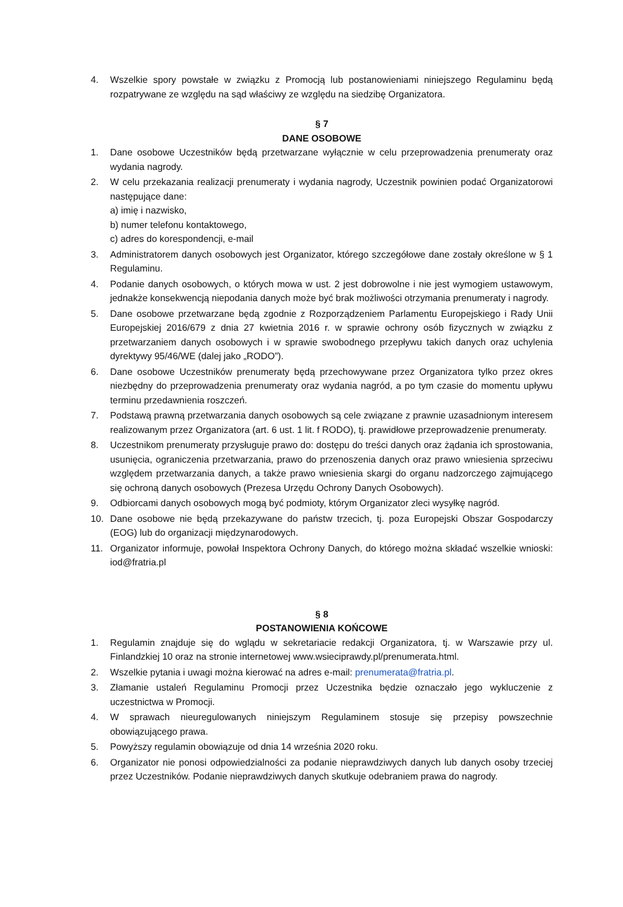4. Wszelkie spory powstałe w związku z Promocją lub postanowieniami niniejszego Regulaminu będą rozpatrywane ze względu na sąd właściwy ze względu na siedzibę Organizatora.
§ 7
DANE OSOBOWE
1. Dane osobowe Uczestników będą przetwarzane wyłącznie w celu przeprowadzenia prenumeraty oraz wydania nagrody.
2. W celu przekazania realizacji prenumeraty i wydania nagrody, Uczestnik powinien podać Organizatorowi następujące dane:
a) imię i nazwisko,
b) numer telefonu kontaktowego,
c) adres do korespondencji, e-mail
3. Administratorem danych osobowych jest Organizator, którego szczegółowe dane zostały określone w § 1 Regulaminu.
4. Podanie danych osobowych, o których mowa w ust. 2 jest dobrowolne i nie jest wymogiem ustawowym, jednakże konsekwencją niepodania danych może być brak możliwości otrzymania prenumeraty i nagrody.
5. Dane osobowe przetwarzane będą zgodnie z Rozporządzeniem Parlamentu Europejskiego i Rady Unii Europejskiej 2016/679 z dnia 27 kwietnia 2016 r. w sprawie ochrony osób fizycznych w związku z przetwarzaniem danych osobowych i w sprawie swobodnego przepływu takich danych oraz uchylenia dyrektywy 95/46/WE (dalej jako „RODO”).
6. Dane osobowe Uczestników prenumeraty będą przechowywane przez Organizatora tylko przez okres niezbędny do przeprowadzenia prenumeraty oraz wydania nagród, a po tym czasie do momentu upływu terminu przedawnienia roszczeń.
7. Podstawą prawną przetwarzania danych osobowych są cele związane z prawnie uzasadnionym interesem realizowanym przez Organizatora (art. 6 ust. 1 lit. f RODO), tj. prawidłowe przeprowadzenie prenumeraty.
8. Uczestnikom prenumeraty przysługuje prawo do: dostępu do treści danych oraz żądania ich sprostowania, usunięcia, ograniczenia przetwarzania, prawo do przenoszenia danych oraz prawo wniesienia sprzeciwu względem przetwarzania danych, a także prawo wniesienia skargi do organu nadzorczego zajmującego się ochroną danych osobowych (Prezesa Urzędu Ochrony Danych Osobowych).
9. Odbiorcami danych osobowych mogą być podmioty, którym Organizator zleci wysyłkę nagród.
10. Dane osobowe nie będą przekazywane do państw trzecich, tj. poza Europejski Obszar Gospodarczy (EOG) lub do organizacji międzynarodowych.
11. Organizator informuje, powołał Inspektora Ochrony Danych, do którego można składać wszelkie wnioski: iod@fratria.pl
§ 8
POSTANOWIENIA KOŃCOWE
1. Regulamin znajduje się do wglądu w sekretariacie redakcji Organizatora, tj. w Warszawie przy ul. Finlandzkiej 10 oraz na stronie internetowej www.wsieciprawdy.pl/prenumerata.html.
2. Wszelkie pytania i uwagi można kierować na adres e-mail: prenumerata@fratria.pl.
3. Złamanie ustaleń Regulaminu Promocji przez Uczestnika będzie oznaczało jego wykluczenie z uczestnictwa w Promocji.
4. W sprawach nieuregulowanych niniejszym Regulaminem stosuje się przepisy powszechnie obowiązującego prawa.
5. Powyższy regulamin obowiązuje od dnia 14 września 2020 roku.
6. Organizator nie ponosi odpowiedzialności za podanie nieprawdziwych danych lub danych osoby trzeciej przez Uczestników. Podanie nieprawdziwych danych skutkuje odebraniem prawa do nagrody.